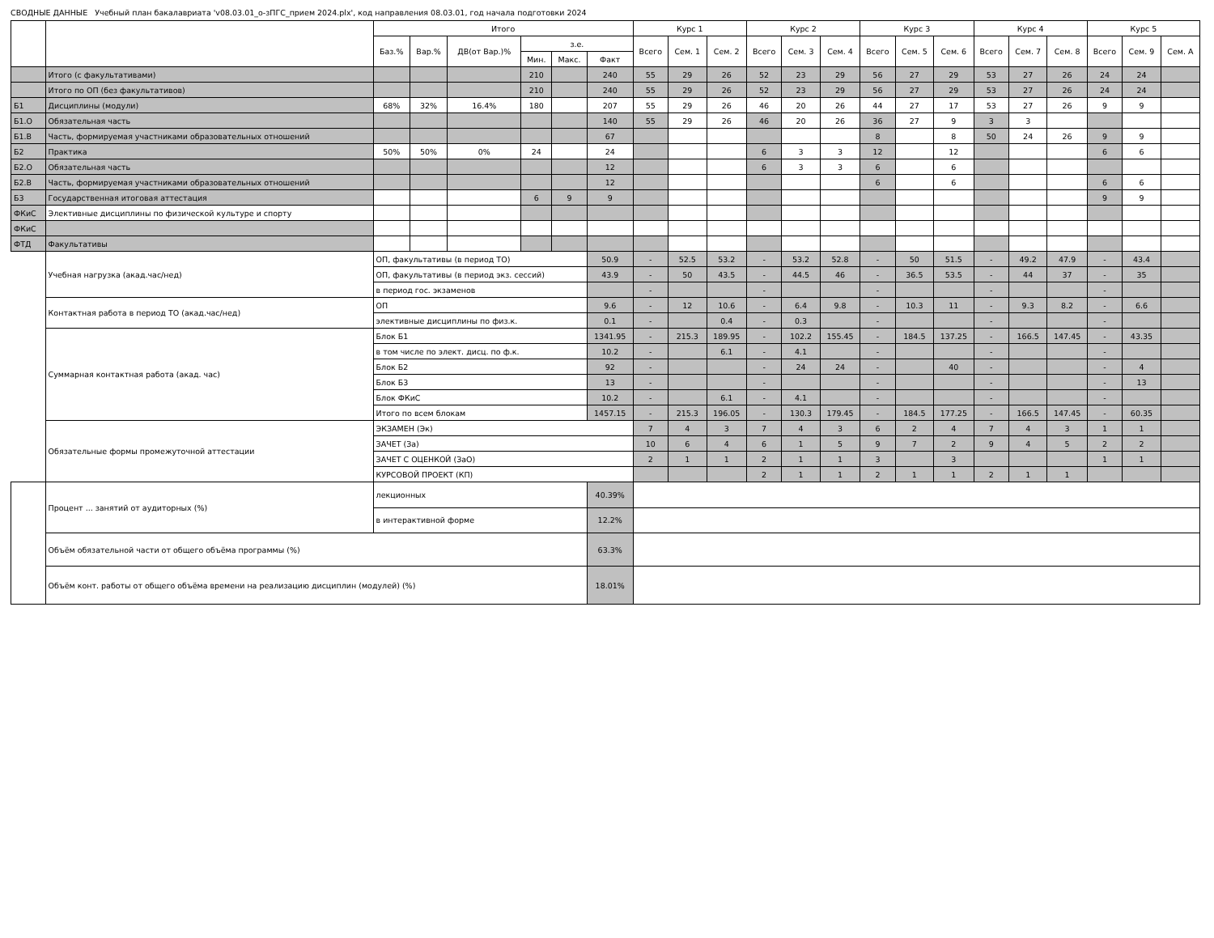СВОДНЫЕ ДАННЫЕ Учебный план бакалавриата 'v08.03.01_о-зПГС_прием 2024.plx', код направления 08.03.01, год начала подготовки 2024
| | | Итого | | | | | | Курс 1 | | | Курс 2 | | | Курс 3 | | | Курс 4 | | | Курс 5 | | |
| --- | --- | --- | --- | --- | --- | --- | --- | --- | --- | --- | --- | --- | --- | --- | --- | --- | --- | --- | --- | --- | --- | --- |
| | | Баз.% | Вар.% | ДВ(от Вар.)% | з.е. | | | Всего | Сем. 1 | Сем. 2 | Всего | Сем. 3 | Сем. 4 | Всего | Сем. 5 | Сем. 6 | Всего | Сем. 7 | Сем. 8 | Всего | Сем. 9 | Сем. A |
| | | | | | Мин. | Макс. | Факт | | | | | | | | | | | | | | | |
| | Итого (с факультативами) | | | | 210 | | 240 | 55 | 29 | 26 | 52 | 23 | 29 | 56 | 27 | 29 | 53 | 27 | 26 | 24 | 24 | |
| | Итого по ОП (без факультативов) | | | | 210 | | 240 | 55 | 29 | 26 | 52 | 23 | 29 | 56 | 27 | 29 | 53 | 27 | 26 | 24 | 24 | |
| Б1 | Дисциплины (модули) | 68% | 32% | 16.4% | 180 | | 207 | 55 | 29 | 26 | 46 | 20 | 26 | 44 | 27 | 17 | 53 | 27 | 26 | 9 | 9 | |
| Б1.О | Обязательная часть | | | | | | 140 | 55 | 29 | 26 | 46 | 20 | 26 | 36 | 27 | 9 | 3 | 3 | | | | |
| Б1.В | Часть, формируемая участниками образовательных отношений | | | | | | 67 | | | | | | | 8 | | 8 | 50 | 24 | 26 | 9 | 9 | |
| Б2 | Практика | 50% | 50% | 0% | 24 | | 24 | | | | 6 | 3 | 3 | 12 | | 12 | | | | 6 | 6 | |
| Б2.О | Обязательная часть | | | | | | 12 | | | | 6 | 3 | 3 | 6 | | 6 | | | | | | |
| Б2.В | Часть, формируемая участниками образовательных отношений | | | | | | 12 | | | | | | | 6 | | 6 | | | | 6 | 6 | |
| Б3 | Государственная итоговая аттестация | | | | 6 | 9 | 9 | | | | | | | | | | | | | 9 | 9 | |
| ФКиС | Элективные дисциплины по физической культуре и спорту | | | | | | | | | | | | | | | | | | | | | |
| ФКиС | | | | | | | | | | | | | | | | | | | | | | |
| ФТД | Факультативы | | | | | | | | | | | | | | | | | | | | | |
| | Учебная нагрузка (акад.час/нед) | ОП, факультативы (в период ТО) | | | | | 50.9 | - | 52.5 | 53.2 | - | 53.2 | 52.8 | - | 50 | 51.5 | - | 49.2 | 47.9 | - | 43.4 | |
| | | ОП, факультативы (в период экз. сессий) | | | | | 43.9 | - | 50 | 43.5 | - | 44.5 | 46 | - | 36.5 | 53.5 | - | 44 | 37 | - | 35 | |
| | | в период гос. экзаменов | | | | | | - | | | - | | | - | | | - | | | - | | |
| | Контактная работа в период ТО (акад.час/нед) | ОП | | | | | 9.6 | - | 12 | 10.6 | - | 6.4 | 9.8 | - | 10.3 | 11 | - | 9.3 | 8.2 | - | 6.6 | |
| | | элективные дисциплины по физ.к. | | | | | 0.1 | - | | 0.4 | - | 0.3 | | - | | | - | | | - | | |
| | Суммарная контактная работа (акад. час) | Блок Б1 | | | | | 1341.95 | - | 215.3 | 189.95 | - | 102.2 | 155.45 | - | 184.5 | 137.25 | - | 166.5 | 147.45 | - | 43.35 | |
| | | в том числе по элект. дисц. по ф.к. | | | | | 10.2 | - | | 6.1 | - | 4.1 | | - | | | - | | | - | | |
| | | Блок Б2 | | | | | 92 | - | | | - | 24 | 24 | - | | 40 | - | | | - | 4 | |
| | | Блок Б3 | | | | | 13 | - | | | - | | | - | | | - | | | - | 13 | |
| | | Блок ФКиС | | | | | 10.2 | - | | 6.1 | - | 4.1 | | - | | | - | | | - | | |
| | | Итого по всем блокам | | | | | 1457.15 | - | 215.3 | 196.05 | - | 130.3 | 179.45 | - | 184.5 | 177.25 | - | 166.5 | 147.45 | - | 60.35 | |
| | Обязательные формы промежуточной аттестации | ЭКЗАМЕН (Эк) | | | | | | 7 | 4 | 3 | 7 | 4 | 3 | 6 | 2 | 4 | 7 | 4 | 3 | 1 | 1 | |
| | | ЗАЧЕТ (За) | | | | | | 10 | 6 | 4 | 6 | 1 | 5 | 9 | 7 | 2 | 9 | 4 | 5 | 2 | 2 | |
| | | ЗАЧЕТ С ОЦЕНКОЙ (ЗаО) | | | | | | 2 | 1 | 1 | 2 | 1 | 1 | 3 | | 3 | | | | 1 | 1 | |
| | | КУРСОВОЙ ПРОЕКТ (КП) | | | | | | | | | 2 | 1 | 1 | 2 | 1 | 1 | 2 | 1 | 1 | | | |
| | Процент ... занятий от аудиторных (%) | лекционных | | | | | 40.39% | | | | | | | | | | | | | | | |
| | | в интерактивной форме | | | | | 12.2% | | | | | | | | | | | | | | | |
| | Объём обязательной части от общего объёма программы (%) | | | | | | 63.3% | | | | | | | | | | | | | | | |
| | Объём конт. работы от общего объёма времени на реализацию дисциплин (модулей) (%) | | | | | | 18.01% | | | | | | | | | | | | | | | |